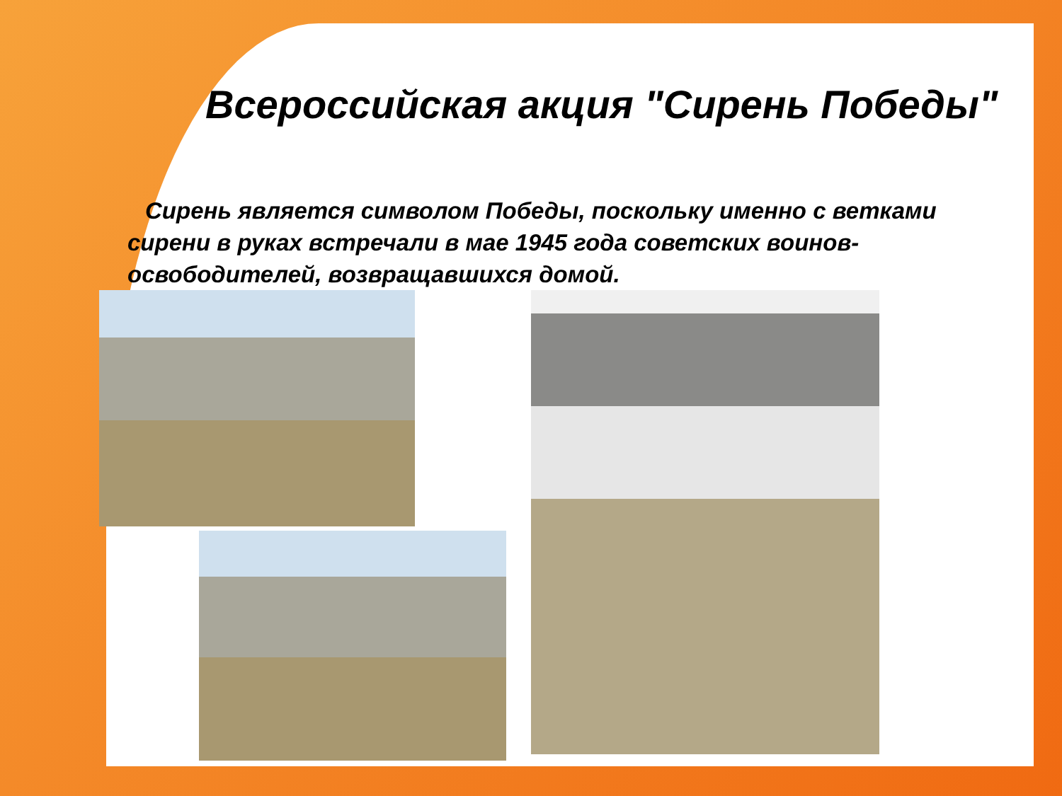Всероссийская акция "Сирень Победы"
Сирень является символом Победы, поскольку именно с ветками сирени в руках встречали в мае 1945 года советских воинов-освободителей, возвращавшихся домой.